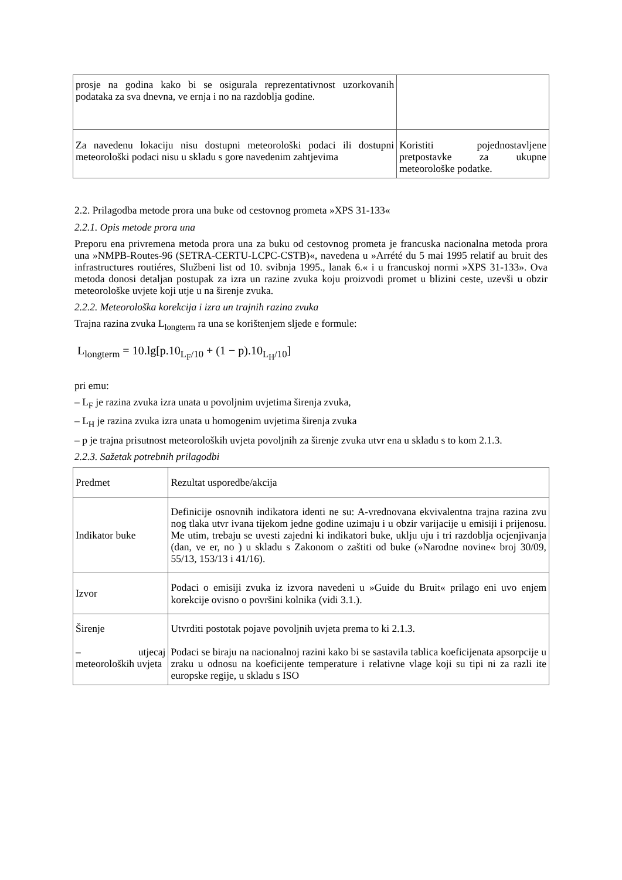| prosje na godina kako bi se osigurala reprezentativnost uzorkovanih podataka za sva dnevna, ve ernja i no na razdoblja godine. | |
| Za navedenu lokaciju nisu dostupni meteorološki podaci ili dostupni meteorološki podaci nisu u skladu s gore navedenim zahtjevima | Koristiti pojednostavljene pretpostavke za ukupne meteorološke podatke. |
2.2. Prilagodba metode prora una buke od cestovnog prometa »XPS 31-133«
2.2.1. Opis metode prora una
Preporu ena privremena metoda prora una za buku od cestovnog prometa je francuska nacionalna metoda prora una »NMPB-Routes-96 (SETRA-CERTU-LCPC-CSTB)«, navedena u »Arrété du 5 mai 1995 relatif au bruit des infrastructures routiéres, Službeni list od 10. svibnja 1995., lanak 6.« i u francuskoj normi »XPS 31-133». Ova metoda donosi detaljan postupak za izra un razine zvuka koju proizvodi promet u blizini ceste, uzevši u obzir meteorološke uvjete koji utje u na širenje zvuka.
2.2.2. Meteorološka korekcija i izra un trajnih razina zvuka
Trajna razina zvuka L<sub>longterm</sub> ra una se korištenjem sljede e formule:
L<sub>longterm</sub> = 10.lg[p.10<sub>L<sub>F</sub>/10</sub> + (1 − p).10<sub>L<sub>H</sub>/10</sub>]
pri emu:
– L<sub>F</sub> je razina zvuka izra unata u povoljnim uvjetima širenja zvuka,
– L<sub>H</sub> je razina zvuka izra unata u homogenim uvjetima širenja zvuka
– p je trajna prisutnost meteoroloških uvjeta povoljnih za širenje zvuka utvr ena u skladu s to kom 2.1.3.
2.2.3. Sažetak potrebnih prilagodbi
| Predmet | Rezultat usporedbe/akcija |
| Indikator buke | Definicije osnovnih indikatora identi ne su: A-vrednovana ekvivalentna trajna razina zvu nog tlaka utvr ivana tijekom jedne godine uzimaju i u obzir varijacije u emisiji i prijenosu. Me utim, trebaju se uvesti zajedni ki indikatori buke, uklju uju i tri razdoblja ocjenjivanja (dan, ve er, no ) u skladu s Zakonom o zaštiti od buke (»Narodne novine« broj 30/09, 55/13, 153/13 i 41/16). |
| Izvor | Podaci o emisiji zvuka iz izvora navedeni u »Guide du Bruit« prilago eni uvo enjem korekcije ovisno o površini kolnika (vidi 3.1.). |
| Širenje – utjecaj meteoroloških uvjeta | Utvrditi postotak pojave povoljnih uvjeta prema to ki 2.1.3. Podaci se biraju na nacionalnoj razini kako bi se sastavila tablica koeficijenata apsorpcije u zraku u odnosu na koeficijente temperature i relativne vlage koji su tipi ni za razli ite europske regije, u skladu s ISO |